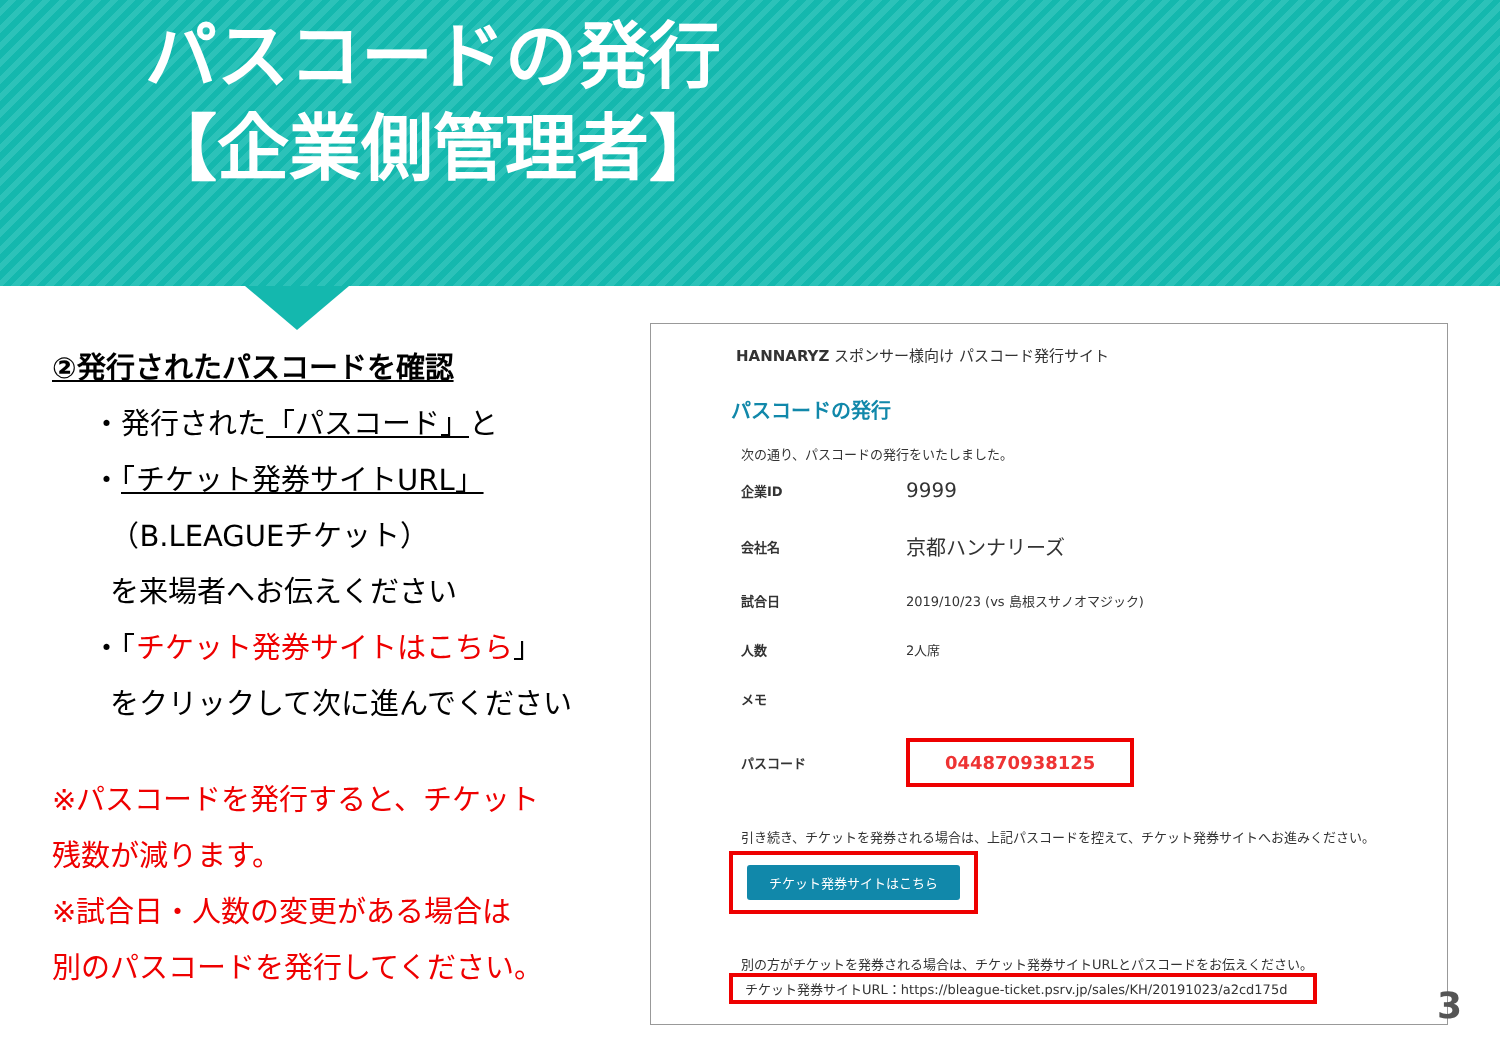パスコードの発行
【企業側管理者】
②発行されたパスコードを確認
・発行された「パスコード」と
・「チケット発券サイトURL」
（B.LEAGUEチケット）
を来場者へお伝えください
・「チケット発券サイトはこちら」
をクリックして次に進んでください
※パスコードを発行すると、チケット
残数が減ります。
※試合日・人数の変更がある場合は
別のパスコードを発行してください。
HANNARYZ スポンサー様向け パスコード発行サイト
パスコードの発行
次の通り、パスコードの発行をいたしました。
| 企業ID | 9999 |
| 会社名 | 京都ハンナリーズ |
| 試合日 | 2019/10/23 (vs 島根スサノオマジック) |
| 人数 | 2人席 |
| メモ | |
| パスコード | 044870938125 |
引き続き、チケットを発券される場合は、上記パスコードを控えて、チケット発券サイトへお進みください。
チケット発券サイトはこちら
別の方がチケットを発券される場合は、チケット発券サイトURLとパスコードをお伝えください。
チケット発券サイトURL：https://bleague-ticket.psrv.jp/sales/KH/20191023/a2cd175d
3